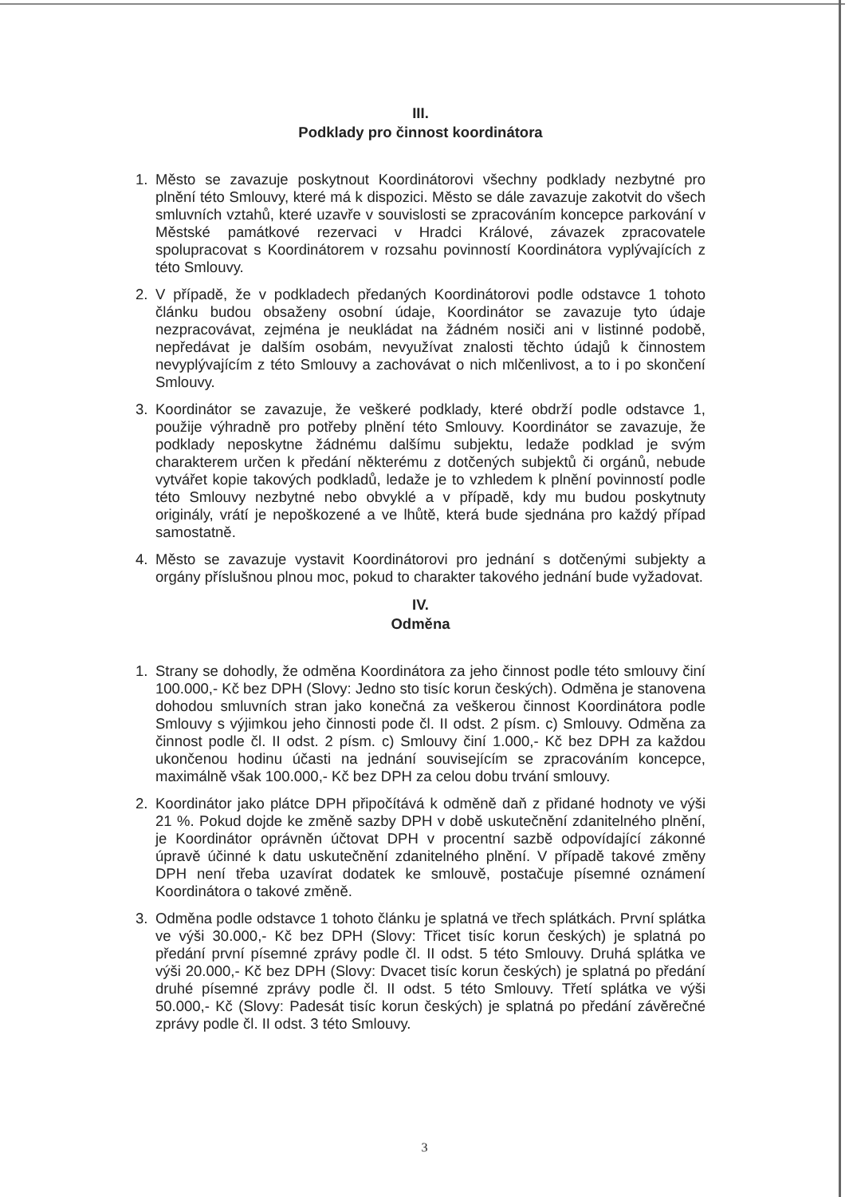III.
Podklady pro činnost koordinátora
1. Město se zavazuje poskytnout Koordinátorovi všechny podklady nezbytné pro plnění této Smlouvy, které má k dispozici. Město se dále zavazuje zakotvit do všech smluvních vztahů, které uzavře v souvislosti se zpracováním koncepce parkování v Městské památkové rezervaci v Hradci Králové, závazek zpracovatele spolupracovat s Koordinátorem v rozsahu povinností Koordinátora vyplývajících z této Smlouvy.
2. V případě, že v podkladech předaných Koordinátorovi podle odstavce 1 tohoto článku budou obsaženy osobní údaje, Koordinátor se zavazuje tyto údaje nezpracovávat, zejména je neukládat na žádném nosiči ani v listinné podobě, nepředávat je dalším osobám, nevyužívat znalosti těchto údajů k činnostem nevyplývajícím z této Smlouvy a zachovávat o nich mlčenlivost, a to i po skončení Smlouvy.
3. Koordinátor se zavazuje, že veškeré podklady, které obdrží podle odstavce 1, použije výhradně pro potřeby plnění této Smlouvy. Koordinátor se zavazuje, že podklady neposkytne žádnému dalšímu subjektu, ledaže podklad je svým charakterem určen k předání některému z dotčených subjektů či orgánů, nebude vytvářet kopie takových podkladů, ledaže je to vzhledem k plnění povinností podle této Smlouvy nezbytné nebo obvyklé a v případě, kdy mu budou poskytnuty originály, vrátí je nepoškozené a ve lhůtě, která bude sjednána pro každý případ samostatně.
4. Město se zavazuje vystavit Koordinátorovi pro jednání s dotčenými subjekty a orgány příslušnou plnou moc, pokud to charakter takového jednání bude vyžadovat.
IV.
Odměna
1. Strany se dohodly, že odměna Koordinátora za jeho činnost podle této smlouvy činí 100.000,- Kč bez DPH (Slovy: Jedno sto tisíc korun českých). Odměna je stanovena dohodou smluvních stran jako konečná za veškerou činnost Koordinátora podle Smlouvy s výjimkou jeho činnosti pode čl. II odst. 2 písm. c) Smlouvy. Odměna za činnost podle čl. II odst. 2 písm. c) Smlouvy činí 1.000,- Kč bez DPH za každou ukončenou hodinu účasti na jednání souvisejícím se zpracováním koncepce, maximálně však 100.000,- Kč bez DPH za celou dobu trvání smlouvy.
2. Koordinátor jako plátce DPH připočítává k odměně daň z přidané hodnoty ve výši 21 %. Pokud dojde ke změně sazby DPH v době uskutečnění zdanitelného plnění, je Koordinátor oprávněn účtovat DPH v procentní sazbě odpovídající zákonné úpravě účinné k datu uskutečnění zdanitelného plnění. V případě takové změny DPH není třeba uzavírat dodatek ke smlouvě, postačuje písemné oznámení Koordinátora o takové změně.
3. Odměna podle odstavce 1 tohoto článku je splatná ve třech splátkách. První splátka ve výši 30.000,- Kč bez DPH (Slovy: Třicet tisíc korun českých) je splatná po předání první písemné zprávy podle čl. II odst. 5 této Smlouvy. Druhá splátka ve výši 20.000,- Kč bez DPH (Slovy: Dvacet tisíc korun českých) je splatná po předání druhé písemné zprávy podle čl. II odst. 5 této Smlouvy. Třetí splátka ve výši 50.000,- Kč (Slovy: Padesát tisíc korun českých) je splatná po předání závěrečné zprávy podle čl. II odst. 3 této Smlouvy.
3